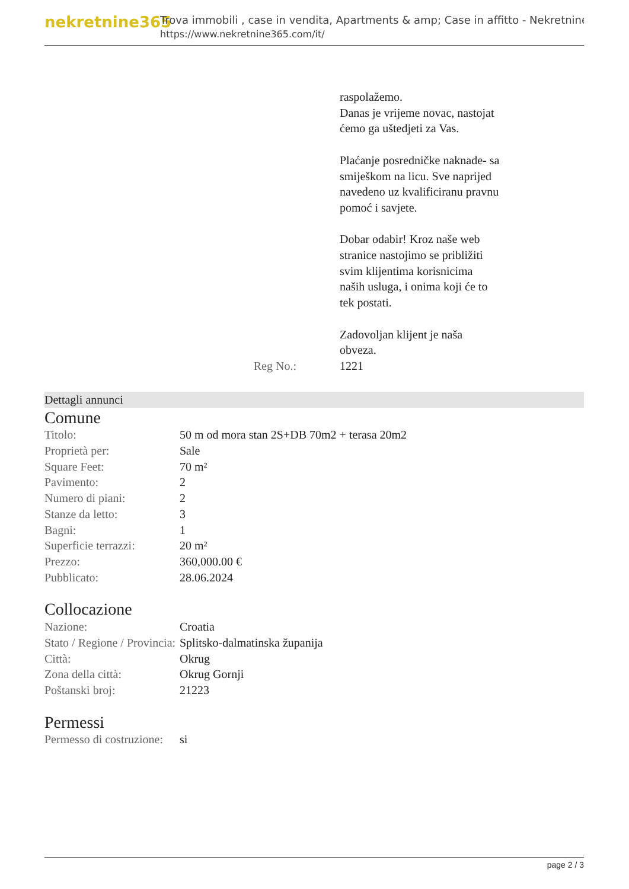nekretnine365
Trova immobili , case in vendita, Apartments & amp; Case in affitto - Nekretnine
https://www.nekretnine365.com/it/
Reg No.: raspolažemo.
Danas je vrijeme novac, nastojat ćemo ga uštedjeti za Vas.
Plaćanje posredničke naknade- sa smiješkom na licu. Sve naprijed navedeno uz kvalificiranu pravnu pomoć i savjete.
Dobar odabir! Kroz naše web stranice nastojimo se približiti svim klijentima korisnicima naših usluga, i onima koji će to tek postati.
Zadovoljan klijent je naša obveza.
1221
Dettagli annunci
Comune
| Titolo: | 50 m od mora stan 2S+DB 70m2 + terasa 20m2 |
| Proprietà per: | Sale |
| Square Feet: | 70 m² |
| Pavimento: | 2 |
| Numero di piani: | 2 |
| Stanze da letto: | 3 |
| Bagni: | 1 |
| Superficie terrazzi: | 20 m² |
| Prezzo: | 360,000.00 € |
| Pubblicato: | 28.06.2024 |
Collocazione
| Nazione: | Croatia |
| Stato / Regione / Provincia: | Splitsko-dalmatinska županija |
| Città: | Okrug |
| Zona della città: | Okrug Gornji |
| Poštanski broj: | 21223 |
Permessi
| Permesso di costruzione: | si |
page 2 / 3